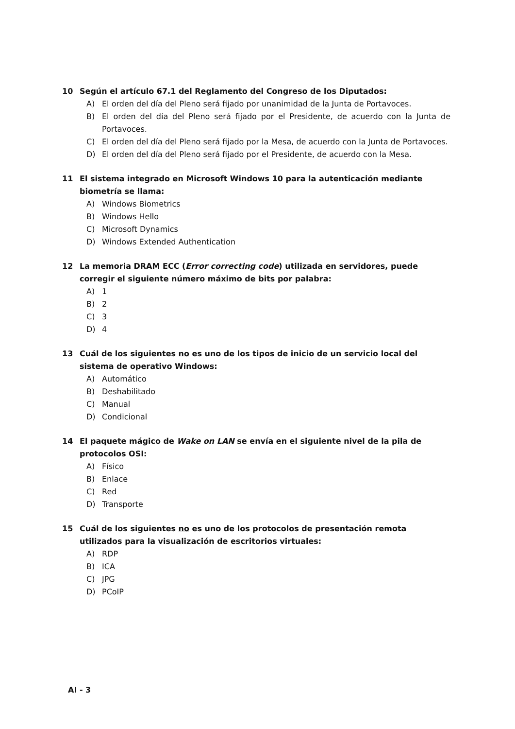10 Según el artículo 67.1 del Reglamento del Congreso de los Diputados:
A) El orden del día del Pleno será fijado por unanimidad de la Junta de Portavoces.
B) El orden del día del Pleno será fijado por el Presidente, de acuerdo con la Junta de Portavoces.
C) El orden del día del Pleno será fijado por la Mesa, de acuerdo con la Junta de Portavoces.
D) El orden del día del Pleno será fijado por el Presidente, de acuerdo con la Mesa.
11 El sistema integrado en Microsoft Windows 10 para la autenticación mediante biometría se llama:
A) Windows Biometrics
B) Windows Hello
C) Microsoft Dynamics
D) Windows Extended Authentication
12 La memoria DRAM ECC (Error correcting code) utilizada en servidores, puede corregir el siguiente número máximo de bits por palabra:
A) 1
B) 2
C) 3
D) 4
13 Cuál de los siguientes no es uno de los tipos de inicio de un servicio local del sistema de operativo Windows:
A) Automático
B) Deshabilitado
C) Manual
D) Condicional
14 El paquete mágico de Wake on LAN se envía en el siguiente nivel de la pila de protocolos OSI:
A) Físico
B) Enlace
C) Red
D) Transporte
15 Cuál de los siguientes no es uno de los protocolos de presentación remota utilizados para la visualización de escritorios virtuales:
A) RDP
B) ICA
C) JPG
D) PCoIP
AI - 3